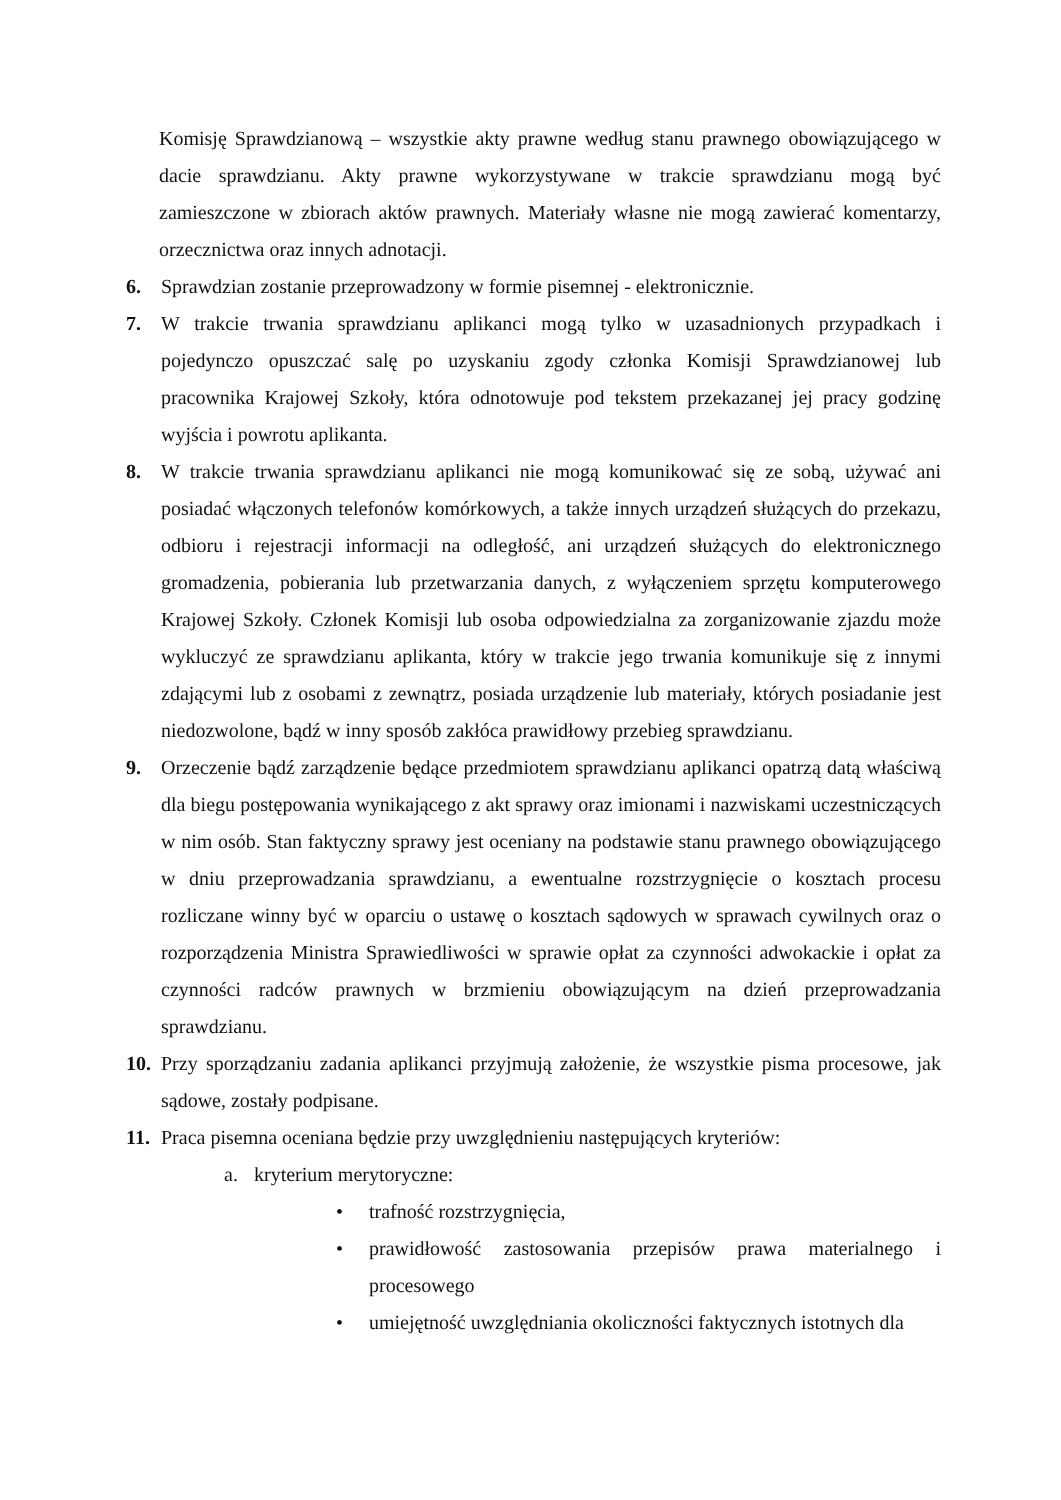Komisję Sprawdzianową – wszystkie akty prawne według stanu prawnego obowiązującego w dacie sprawdzianu. Akty prawne wykorzystywane w trakcie sprawdzianu mogą być zamieszczone w zbiorach aktów prawnych. Materiały własne nie mogą zawierać komentarzy, orzecznictwa oraz innych adnotacji.
6. Sprawdzian zostanie przeprowadzony w formie pisemnej - elektronicznie.
7. W trakcie trwania sprawdzianu aplikanci mogą tylko w uzasadnionych przypadkach i pojedynczo opuszczać salę po uzyskaniu zgody członka Komisji Sprawdzianowej lub pracownika Krajowej Szkoły, która odnotowuje pod tekstem przekazanej jej pracy godzinę wyjścia i powrotu aplikanta.
8. W trakcie trwania sprawdzianu aplikanci nie mogą komunikować się ze sobą, używać ani posiadać włączonych telefonów komórkowych, a także innych urządzeń służących do przekazu, odbioru i rejestracji informacji na odległość, ani urządzeń służących do elektronicznego gromadzenia, pobierania lub przetwarzania danych, z wyłączeniem sprzętu komputerowego Krajowej Szkoły. Członek Komisji lub osoba odpowiedzialna za zorganizowanie zjazdu może wykluczyć ze sprawdzianu aplikanta, który w trakcie jego trwania komunikuje się z innymi zdającymi lub z osobami z zewnątrz, posiada urządzenie lub materiały, których posiadanie jest niedozwolone, bądź w inny sposób zakłóca prawidłowy przebieg sprawdzianu.
9. Orzeczenie bądź zarządzenie będące przedmiotem sprawdzianu aplikanci opatrzą datą właściwą dla biegu postępowania wynikającego z akt sprawy oraz imionami i nazwiskami uczestniczących w nim osób. Stan faktyczny sprawy jest oceniany na podstawie stanu prawnego obowiązującego w dniu przeprowadzania sprawdzianu, a ewentualne rozstrzygnięcie o kosztach procesu rozliczane winny być w oparciu o ustawę o kosztach sądowych w sprawach cywilnych oraz o rozporządzenia Ministra Sprawiedliwości w sprawie opłat za czynności adwokackie i opłat za czynności radców prawnych w brzmieniu obowiązującym na dzień przeprowadzania sprawdzianu.
10. Przy sporządzaniu zadania aplikanci przyjmują założenie, że wszystkie pisma procesowe, jak sądowe, zostały podpisane.
11. Praca pisemna oceniana będzie przy uwzględnieniu następujących kryteriów:
a. kryterium merytoryczne:
• trafność rozstrzygnięcia,
• prawidłowość zastosowania przepisów prawa materialnego i procesowego
• umiejętność uwzględniania okoliczności faktycznych istotnych dla